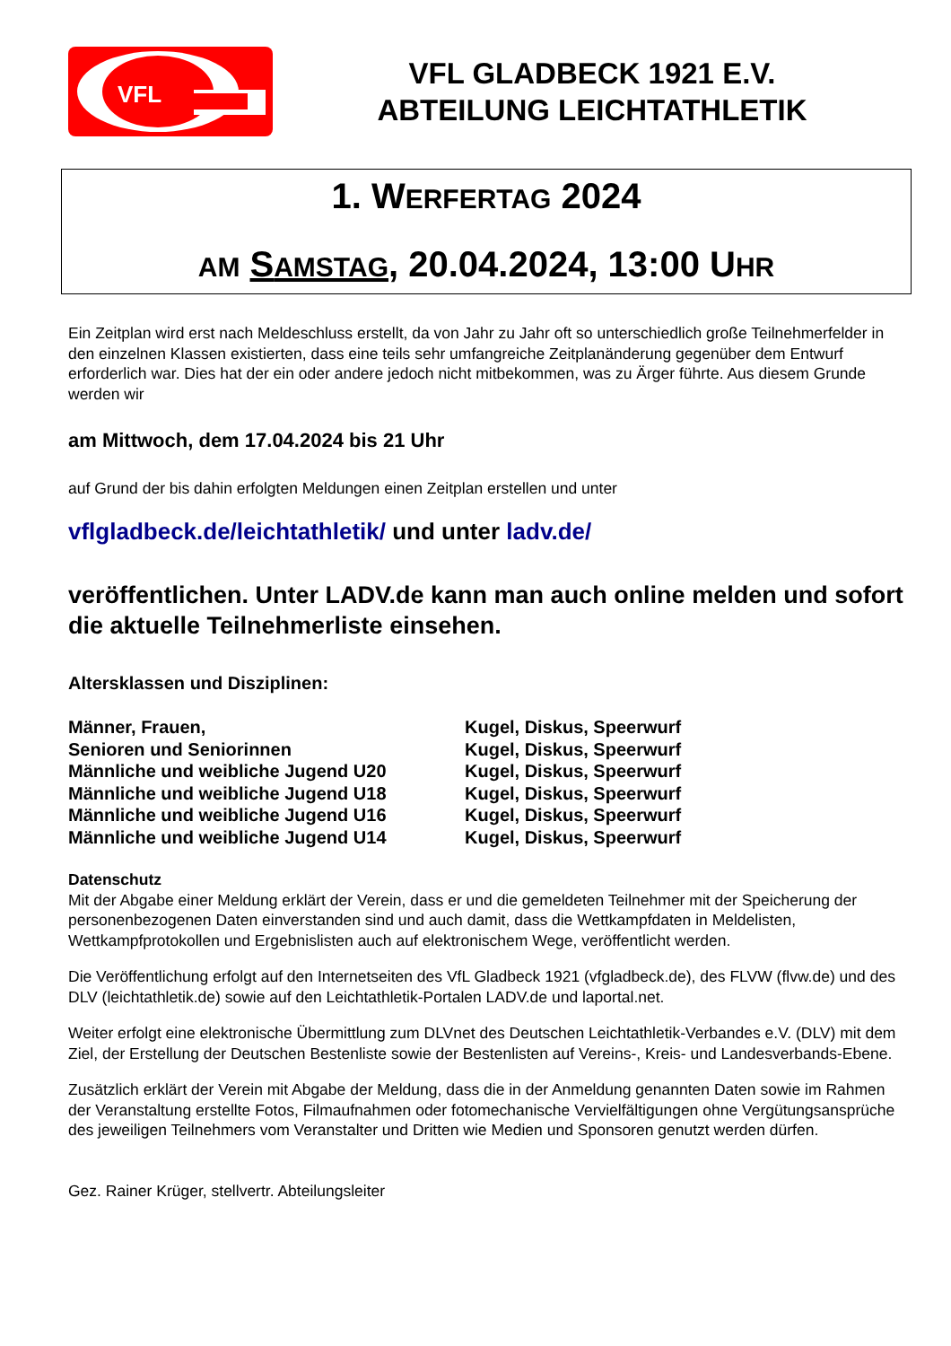VFL
VFL GLADBECK 1921 E.V.
ABTEILUNG LEICHTATHLETIK
1. WERFERTAG 2024
AM SAMSTAG, 20.04.2024, 13:00 UHR
Ein Zeitplan wird erst nach Meldeschluss erstellt, da von Jahr zu Jahr oft so unterschiedlich große Teilnehmerfelder in den einzelnen Klassen existierten, dass eine teils sehr umfangreiche Zeitplanänderung gegenüber dem Entwurf erforderlich war. Dies hat der ein oder andere jedoch nicht mitbekommen, was zu Ärger führte. Aus diesem Grunde werden wir
am Mittwoch, dem 17.04.2024 bis 21 Uhr
auf Grund der bis dahin erfolgten Meldungen einen Zeitplan erstellen und unter
vflgladbeck.de/leichtathletik/ und unter ladv.de/
veröffentlichen. Unter LADV.de kann man auch online melden und sofort die aktuelle Teilnehmerliste einsehen.
Altersklassen und Disziplinen:
| Männer, Frauen, | Kugel, Diskus, Speerwurf |
| Senioren und Seniorinnen | Kugel, Diskus, Speerwurf |
| Männliche und weibliche Jugend U20 | Kugel, Diskus, Speerwurf |
| Männliche und weibliche Jugend U18 | Kugel, Diskus, Speerwurf |
| Männliche und weibliche Jugend U16 | Kugel, Diskus, Speerwurf |
| Männliche und weibliche Jugend U14 | Kugel, Diskus, Speerwurf |
Datenschutz
Mit der Abgabe einer Meldung erklärt der Verein, dass er und die gemeldeten Teilnehmer mit der Speicherung der personenbezogenen Daten einverstanden sind und auch damit, dass die Wettkampfdaten in Meldelisten, Wettkampfprotokollen und Ergebnislisten auch auf elektronischem Wege, veröffentlicht werden.
Die Veröffentlichung erfolgt auf den Internetseiten des VfL Gladbeck 1921 (vfgladbeck.de), des FLVW (flvw.de) und des DLV (leichtathletik.de) sowie auf den Leichtathletik-Portalen LADV.de und laportal.net.
Weiter erfolgt eine elektronische Übermittlung zum DLVnet des Deutschen Leichtathletik-Verbandes e.V. (DLV) mit dem Ziel, der Erstellung der Deutschen Bestenliste sowie der Bestenlisten auf Vereins-, Kreis- und Landesverbands-Ebene.
Zusätzlich erklärt der Verein mit Abgabe der Meldung, dass die in der Anmeldung genannten Daten sowie im Rahmen der Veranstaltung erstellte Fotos, Filmaufnahmen oder fotomechanische Vervielfältigungen ohne Vergütungsansprüche des jeweiligen Teilnehmers vom Veranstalter und Dritten wie Medien und Sponsoren genutzt werden dürfen.
Gez. Rainer Krüger, stellvertr. Abteilungsleiter